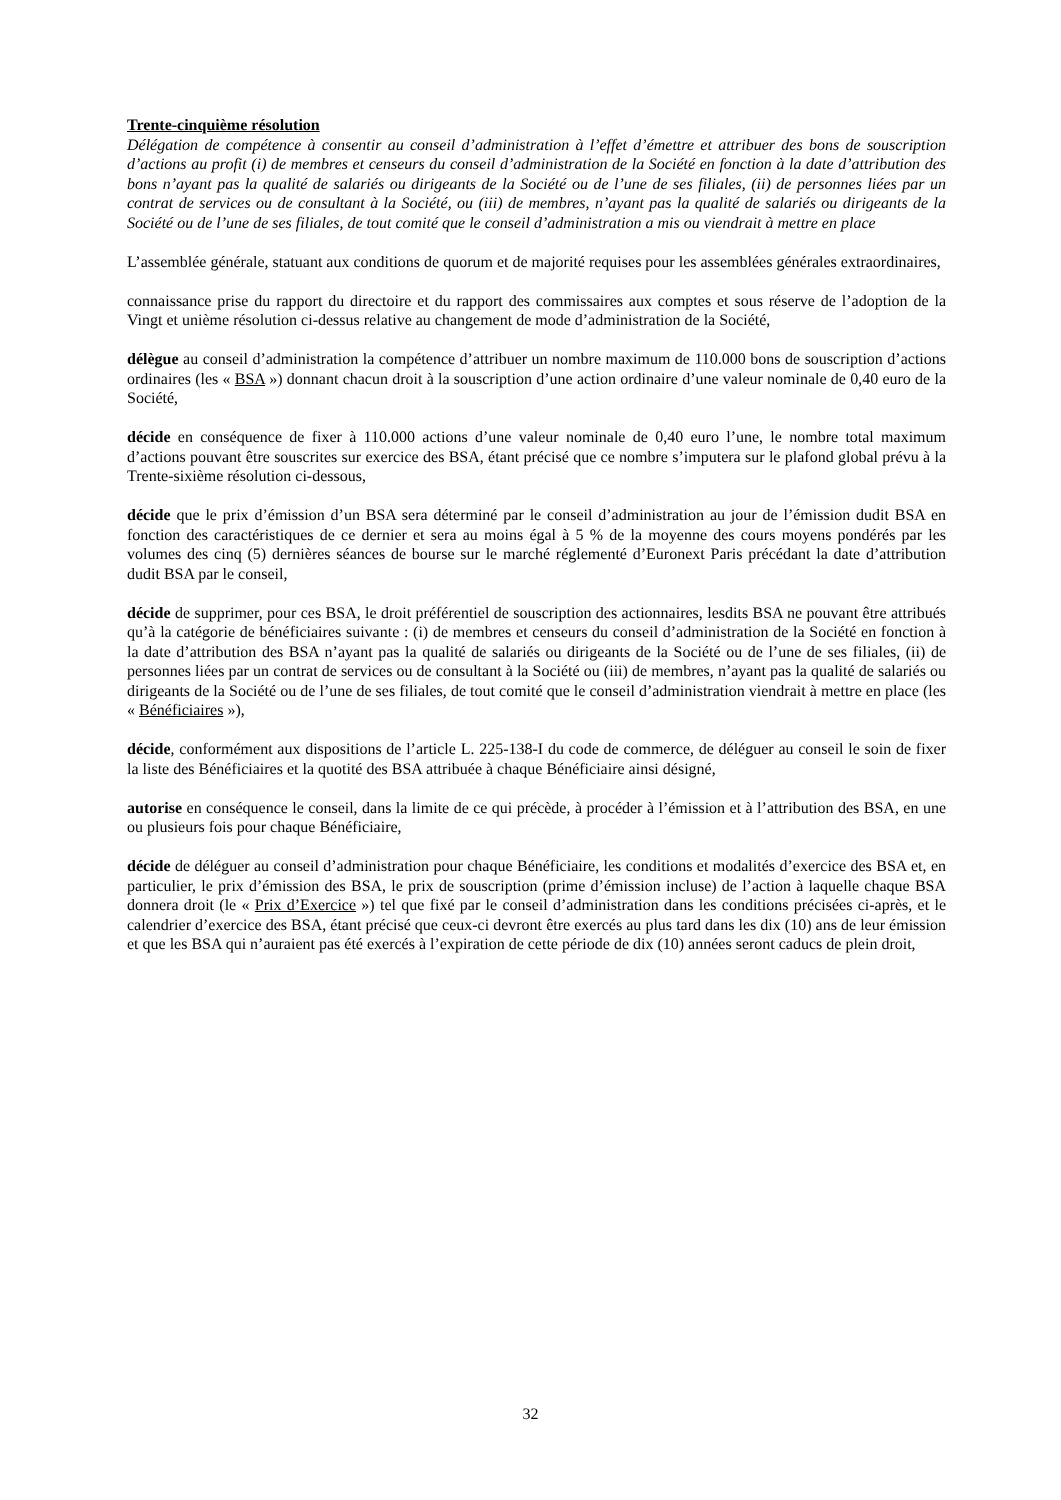Trente-cinquième résolution
Délégation de compétence à consentir au conseil d’administration à l’effet d’émettre et attribuer des bons de souscription d’actions au profit (i) de membres et censeurs du conseil d’administration de la Société en fonction à la date d’attribution des bons n’ayant pas la qualité de salariés ou dirigeants de la Société ou de l’une de ses filiales, (ii) de personnes liées par un contrat de services ou de consultant à la Société, ou (iii) de membres, n’ayant pas la qualité de salariés ou dirigeants de la Société ou de l’une de ses filiales, de tout comité que le conseil d’administration a mis ou viendrait à mettre en place
L’assemblée générale, statuant aux conditions de quorum et de majorité requises pour les assemblées générales extraordinaires,
connaissance prise du rapport du directoire et du rapport des commissaires aux comptes et sous réserve de l’adoption de la Vingt et unième résolution ci-dessus relative au changement de mode d’administration de la Société,
délègue au conseil d’administration la compétence d’attribuer un nombre maximum de 110.000 bons de souscription d’actions ordinaires (les « BSA ») donnant chacun droit à la souscription d’une action ordinaire d’une valeur nominale de 0,40 euro de la Société,
décide en conséquence de fixer à 110.000 actions d’une valeur nominale de 0,40 euro l’une, le nombre total maximum d’actions pouvant être souscrites sur exercice des BSA, étant précisé que ce nombre s’imputera sur le plafond global prévu à la Trente-sixième résolution ci-dessous,
décide que le prix d’émission d’un BSA sera déterminé par le conseil d’administration au jour de l’émission dudit BSA en fonction des caractéristiques de ce dernier et sera au moins égal à 5 % de la moyenne des cours moyens pondérés par les volumes des cinq (5) dernières séances de bourse sur le marché réglementé d’Euronext Paris précédant la date d’attribution dudit BSA par le conseil,
décide de supprimer, pour ces BSA, le droit préférentiel de souscription des actionnaires, lesdits BSA ne pouvant être attribués qu’à la catégorie de bénéficiaires suivante : (i) de membres et censeurs du conseil d’administration de la Société en fonction à la date d’attribution des BSA n’ayant pas la qualité de salariés ou dirigeants de la Société ou de l’une de ses filiales, (ii) de personnes liées par un contrat de services ou de consultant à la Société ou (iii) de membres, n’ayant pas la qualité de salariés ou dirigeants de la Société ou de l’une de ses filiales, de tout comité que le conseil d’administration viendrait à mettre en place (les « Bénéficiaires »),
décide, conformément aux dispositions de l’article L. 225-138-I du code de commerce, de déléguer au conseil le soin de fixer la liste des Bénéficiaires et la quotité des BSA attribuée à chaque Bénéficiaire ainsi désigné,
autorise en conséquence le conseil, dans la limite de ce qui précède, à procéder à l’émission et à l’attribution des BSA, en une ou plusieurs fois pour chaque Bénéficiaire,
décide de déléguer au conseil d’administration pour chaque Bénéficiaire, les conditions et modalités d’exercice des BSA et, en particulier, le prix d’émission des BSA, le prix de souscription (prime d’émission incluse) de l’action à laquelle chaque BSA donnera droit (le « Prix d’Exercice ») tel que fixé par le conseil d’administration dans les conditions précisées ci-après, et le calendrier d’exercice des BSA, étant précisé que ceux-ci devront être exercés au plus tard dans les dix (10) ans de leur émission et que les BSA qui n’auraient pas été exercés à l’expiration de cette période de dix (10) années seront caducs de plein droit,
32